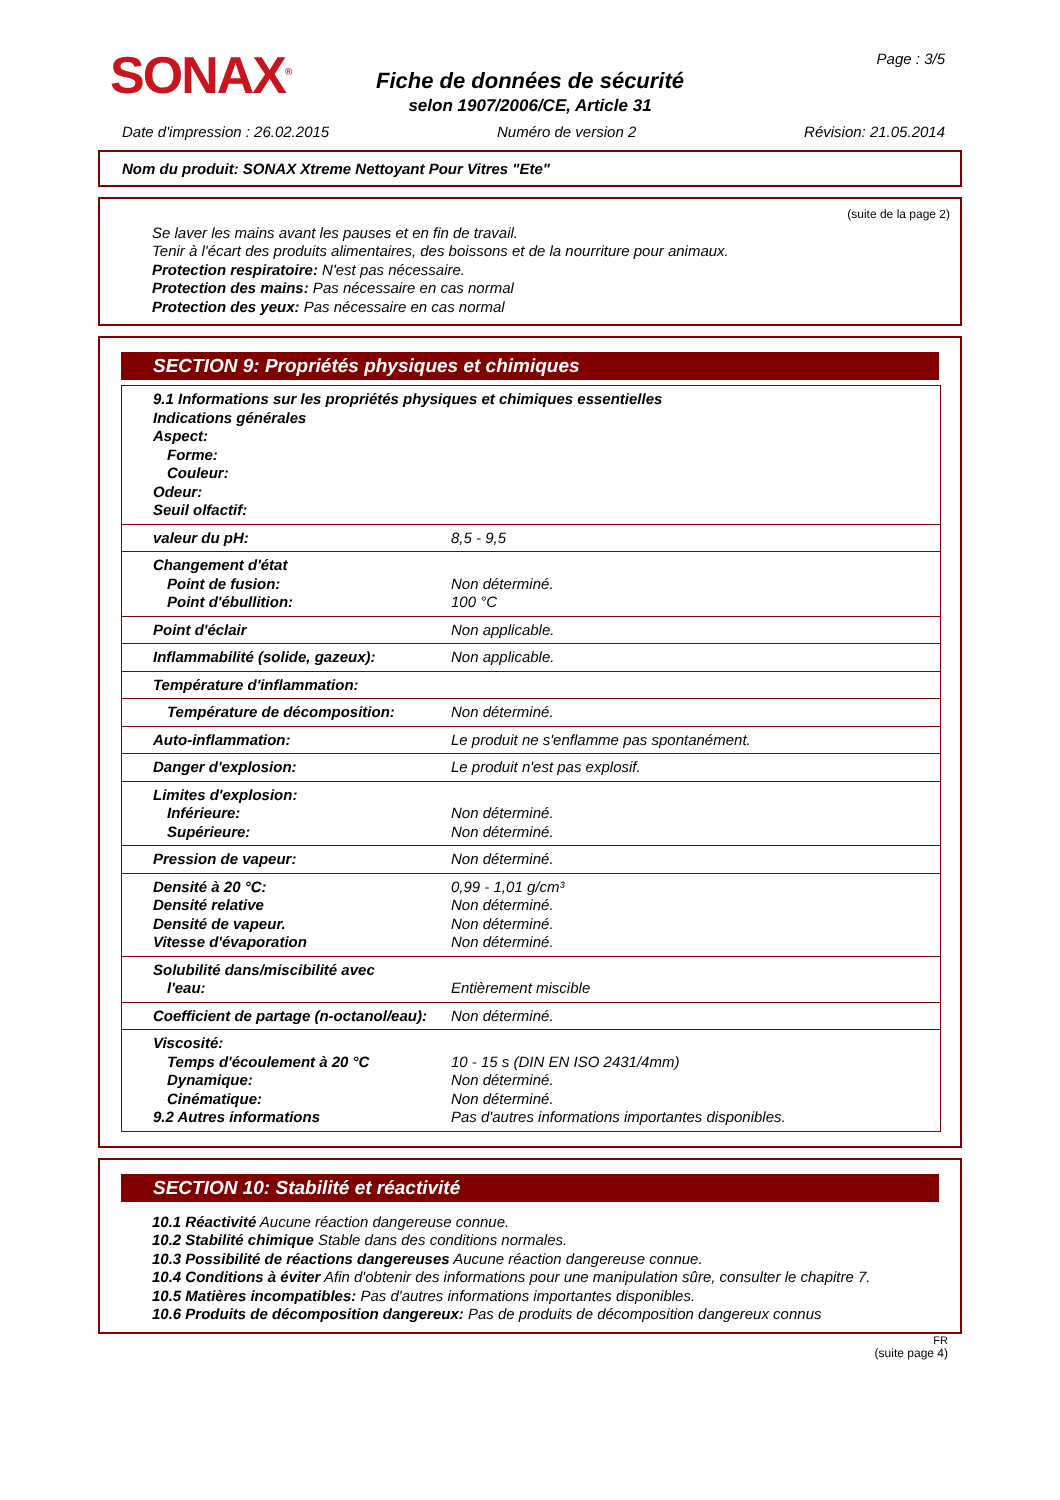SONAX<sup>®</sup>
Fiche de données de sécurité
selon 1907/2006/CE, Article 31
Page : 3/5
Date d'impression : 26.02.2015 Numéro de version 2 Révision: 21.05.2014
Nom du produit: SONAX Xtreme Nettoyant Pour Vitres "Ete"
(suite de la page 2)
Se laver les mains avant les pauses et en fin de travail.
Tenir à l'écart des produits alimentaires, des boissons et de la nourriture pour animaux.
Protection respiratoire: N'est pas nécessaire.
Protection des mains: Pas nécessaire en cas normal
Protection des yeux: Pas nécessaire en cas normal
SECTION 9: Propriétés physiques et chimiques
| 9.1 Informations sur les propriétés physiques et chimiques essentielles Indications générales Aspect: Forme: Couleur: Odeur: Seuil olfactif: | |
| valeur du pH: | 8,5 - 9,5 |
| Changement d'état Point de fusion: Point d'ébullition: | Non déterminé. 100 °C |
| Point d'éclair | Non applicable. |
| Inflammabilité (solide, gazeux): | Non applicable. |
| Température d'inflammation: | |
| Température de décomposition: | Non déterminé. |
| Auto-inflammation: | Le produit ne s'enflamme pas spontanément. |
| Danger d'explosion: | Le produit n'est pas explosif. |
| Limites d'explosion: Inférieure: Supérieure: | Non déterminé. Non déterminé. |
| Pression de vapeur: | Non déterminé. |
| Densité à 20 °C: Densité relative Densité de vapeur. Vitesse d'évaporation | 0,99 - 1,01 g/cm³ Non déterminé. Non déterminé. Non déterminé. |
| Solubilité dans/miscibilité avec l'eau: | Entièrement miscible |
| Coefficient de partage (n-octanol/eau): | Non déterminé. |
| Viscosité: Temps d'écoulement à 20 °C Dynamique: Cinématique: 9.2 Autres informations | 10 - 15 s (DIN EN ISO 2431/4mm) Non déterminé. Non déterminé. Pas d'autres informations importantes disponibles. |
SECTION 10: Stabilité et réactivité
10.1 Réactivité Aucune réaction dangereuse connue.
10.2 Stabilité chimique Stable dans des conditions normales.
10.3 Possibilité de réactions dangereuses Aucune réaction dangereuse connue.
10.4 Conditions à éviter Afin d'obtenir des informations pour une manipulation sûre, consulter le chapitre 7.
10.5 Matières incompatibles: Pas d'autres informations importantes disponibles.
10.6 Produits de décomposition dangereux: Pas de produits de décomposition dangereux connus
FR
(suite page 4)